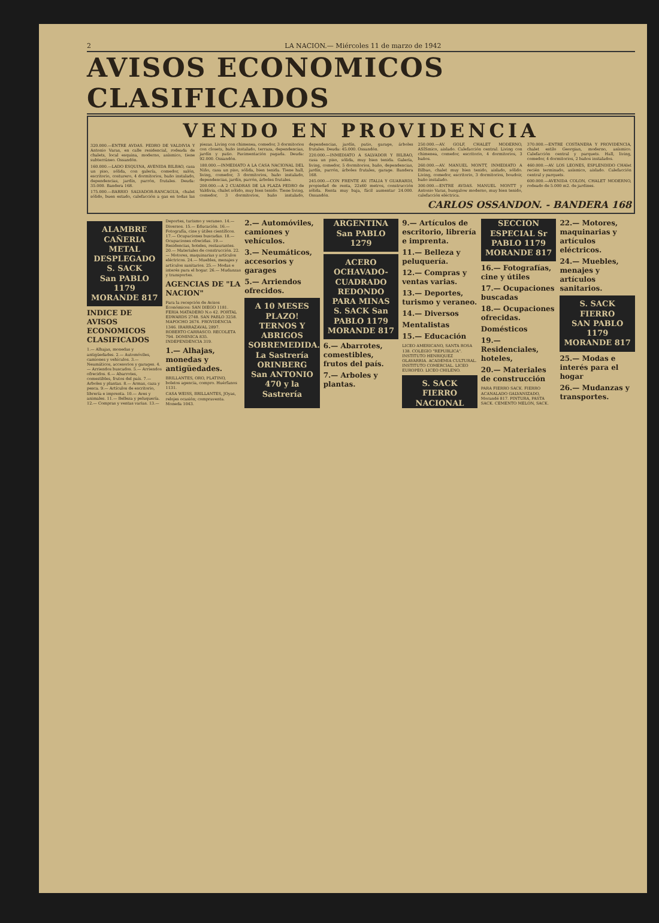2 LA NACION.— Miércoles 11 de marzo de 1942
AVISOS ECONOMICOS CLASIFICADOS
VENDO EN PROVIDENCIA
320.000.—ENTRE AVDAS. PEDRO DE VALDIVIA Y Antonio Varas, en calle residencial, rodeada de chalets, local esquina, moderno, asísmico, tiene subterráneo. Ossandón.
160.000.—LADO ESQUINA, AVENIDA BILBAO, casa un piso, sólida, con galería, comedor, salón, escritorio, costurero, 4 dormitorios, baño instalado, dependencias, jardín, parrón, frutales. Deuda: 35.000. Bandera 168.
175.000.—BARRIO SALVADOR-RANCAGUA, chalet sólido, buen estado, calefacción a gas en todas las piezas. Living con chimenea, comedor, 3 dormitorios con closets, baño instalado, terraza, dependencias, jardín y patio. Pavimentación pagada. Deuda: 92.000. Ossandón.
180.000.—INMEDIATO A LA CASA NACIONAL DEL Niño, casa un piso, sólida, bien tenida. Tiene hall, living, comedor, 3 dormitorios, baño instalado, dependencias, jardín, parrón, árboles frutales.
200.000.—A 2 CUADRAS DE LA PLAZA PEDRO de Valdivia, chalet sólido, muy bien tenido. Tiene living, comedor, 3 dormitorios, baño instalado, dependencias, jardín, patio, garage, árboles frutales. Deuda: 45.000. Ossandón.
220.000.—INMEDIATO A SALVADOR Y BILBAO, casa un piso, sólida, muy bien tenida. Galería, living, comedor, 5 dormitorios, baño, dependencias, jardín, parrón, árboles frutales, garage. Bandera 168.
245.000.—CON FRENTE AV. ITALIA Y GUARARDI, propiedad de renta, 22x60 metros, construcción sólida. Renta muy baja, fácil aumentar 24.000. Ossandón.
250.000.—AV. GOLF, CHALET MODERNO, ASÍSmico, aislado. Calefacción central. Living con chimenea, comedor, escritorio, 4 dormitorios, 3 baños.
260.000.—AV. MANUEL MONTT, INMEDIATO A Bilbao, chalet muy bien tenido, aislado, sólido. Living, comedor, escritorio, 3 dormitorios, boudoir, baño instalado.
300.000.—ENTRE AVDAS. MANUEL MONTT y Antonio Varas, bungalow moderno, muy bien tenido, calefacción eléctrica.
370.000.—ENTRE COSTANERA Y PROVIDENCIA, chalet estilo Georgian, moderno, asísmico. Calefacción central y parquets. Hall, living, comedor, 4 dormitorios, 2 baños instalados.
460.000.—AV. LOS LEONES, ESPLENDIDO CHAlet recién terminado, asísmico, aislado. Calefacción central y parquets.
600.000.—AVENIDA COLON, CHALET MODERNO, rodeado de 5.000 m2. de jardines.
CARLOS OSSANDON. - BANDERA 168
ALAMBRE CAÑERIA METAL DESPLEGADO
S. SACK
San PABLO 1179 MORANDE 817
INDICE DE AVISOS ECONOMICOS CLASIFICADOS
1.— Alhajas, monedas y antigüedades. 2.— Automóviles, camiones y vehículos. 3.— Neumáticos, accesorios y garages. 4.— Arriendos buscados. 5.— Arriendos ofrecidos. 6.— Abarrotes, comestibles, frutos del país. 7.— Arboles y plantas. 8.— Armas, caza y pesca. 9.— Artículos de escritorio, librería e imprenta. 10.— Aves y animales. 11.— Belleza y peluquería. 12.— Compras y ventas varias. 13.— Deportes, turismo y veraneo. 14.— Diversos. 15.— Educación. 16.— Fotografía, cine y útiles científicos. 17.— Ocupaciones buscadas. 18.— Ocupaciones ofrecidas. 19.— Residencias, hoteles, restaurantes. 20.— Materiales de construcción. 22.— Motores, maquinarias y artículos eléctricos. 24.— Muebles, menajes y artículos sanitarios. 25.— Modas e interés para el hogar. 26.— Mudanzas y transportes.
AGENCIAS DE "LA NACION"
Para la recepción de Avisos Económicos: SAN DIEGO 1181. FERIA MATADERO N.o 42. PORTAL EDWARDS 2748. SAN PABLO 3258. MAPOCHO 2674. PROVIDENCIA 1346. IRARRAZAVAL 2897. ROBERTO CARRASCO. RECOLETA 794. DOMINICA 835. INDEPENDENCIA 319.
1.— Alhajas, monedas y antigüedades.
BRILLANTES, ORO, PLATINO, boletos agencia, compro. Huérfanos 1131.
CASA WEISS, BRILLANTES, JOyas, relojes ocasión; compraventa. Moneda 1043.
2.— Automóviles, camiones y vehículos.
3.— Neumáticos, accesorios y garages
5.— Arriendos ofrecidos.
A 10 MESES PLAZO! TERNOS Y ABRIGOS SOBREMEDIDA. La Sastrería ORINBERG San ANTONIO 470 y la Sastrería ARGENTINA San PABLO 1279
ACERO OCHAVADO-CUADRADO REDONDO PARA MINAS
S. SACK San PABLO 1179 MORANDE 817
6.— Abarrotes, comestibles, frutos del país.
7.— Arboles y plantas.
9.— Artículos de escritorio, librería e imprenta.
11.— Belleza y peluquería.
12.— Compras y ventas varias.
13.— Deportes, turismo y veraneo.
14.— Diversos
Mentalistas
15.— Educación
LICEO AMERICANO, SANTA ROSA 138. COLEGIO "REPUBLICA". INSTITUTO HENRIQUEZ OLAVARRIA. ACADEMIA CULTURAL. INSTITUTO COMERCIAL. LICEO EUROPEO. LICEO CHILENO.
S. SACK FIERRO NACIONAL
SECCION ESPECIAL Sr PABLO 1179 MORANDE 817
16.— Fotografías, cine y útiles
17.— Ocupaciones buscadas
18.— Ocupaciones ofrecidas.
Domésticos
19.— Residenciales, hoteles,
20.— Materiales de construcción
PARA FIERRO SACK. FIERRO ACANALADO GALVANIZADO, Morandé 817. PINTURA, PASTA SACK. CEMENTO MELON, SACK.
22.— Motores, maquinarias y artículos eléctricos.
24.— Muebles, menajes y artículos sanitarios.
S. SACK FIERRO
SAN PABLO 1179 MORANDE 817
25.— Modas e interés para el hogar
26.— Mudanzas y transportes.